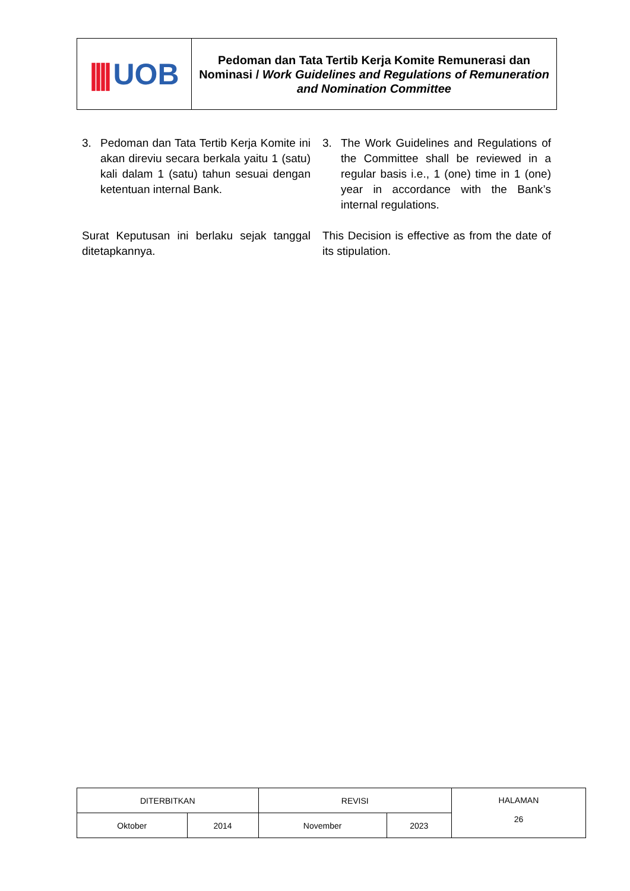| //// UOB | Pedoman dan Tata Tertib Kerja Komite Remunerasi dan Nominasi / Work Guidelines and Regulations of Remuneration and Nomination Committee |
3. Pedoman dan Tata Tertib Kerja Komite ini akan direviu secara berkala yaitu 1 (satu) kali dalam 1 (satu) tahun sesuai dengan ketentuan internal Bank.
3. The Work Guidelines and Regulations of the Committee shall be reviewed in a regular basis i.e., 1 (one) time in 1 (one) year in accordance with the Bank’s internal regulations.
Surat Keputusan ini berlaku sejak tanggal ditetapkannya.
This Decision is effective as from the date of its stipulation.
| DITERBITKAN | | REVISI | | HALAMAN 26 |
| Oktober | 2014 | November | 2023 | |